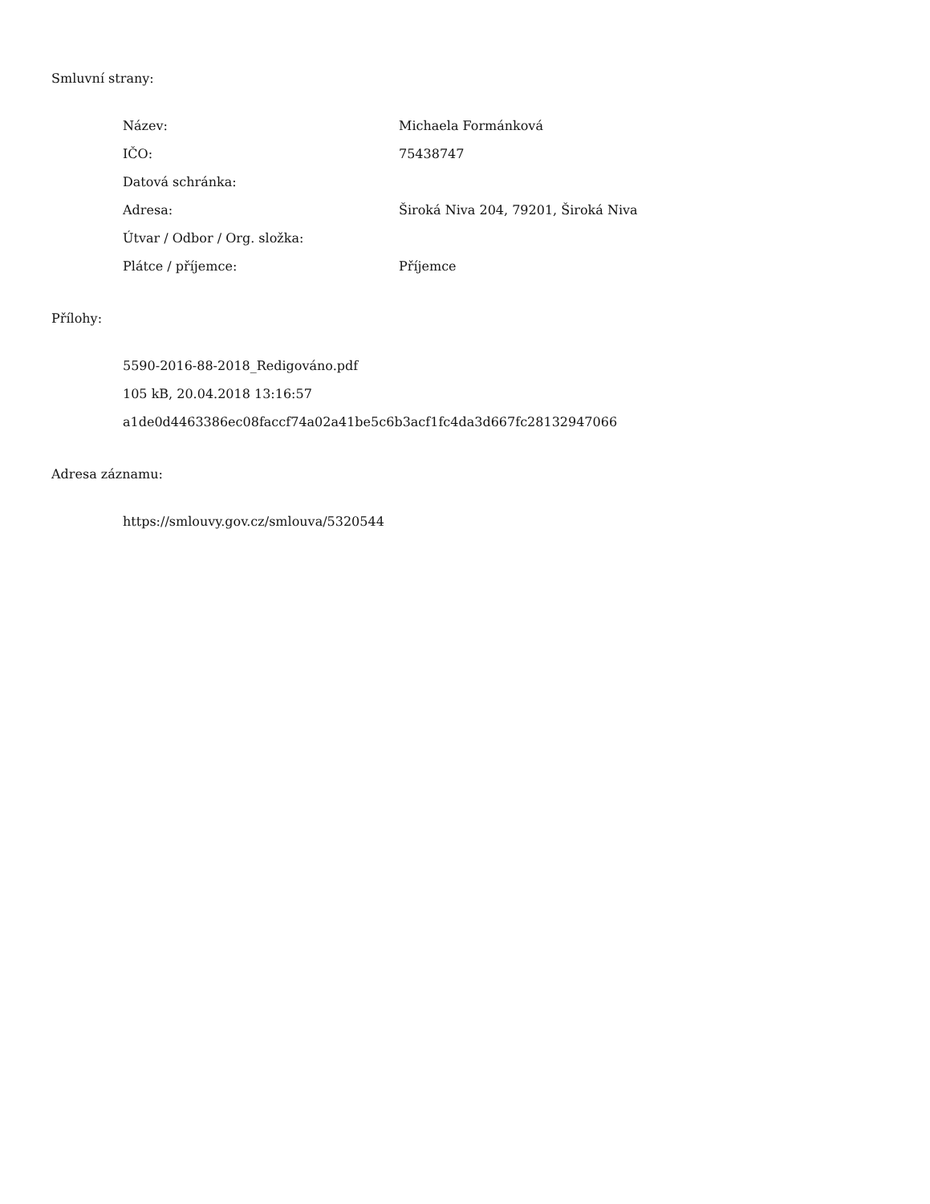Smluvní strany:
| Název: | Michaela Formánková |
| IČO: | 75438747 |
| Datová schránka: | |
| Adresa: | Široká Niva 204, 79201, Široká Niva |
| Útvar / Odbor / Org. složka: | |
| Plátce / příjemce: | Příjemce |
Přílohy:
5590-2016-88-2018_Redigováno.pdf
105 kB, 20.04.2018 13:16:57
a1de0d4463386ec08faccf74a02a41be5c6b3acf1fc4da3d667fc28132947066
Adresa záznamu:
https://smlouvy.gov.cz/smlouva/5320544